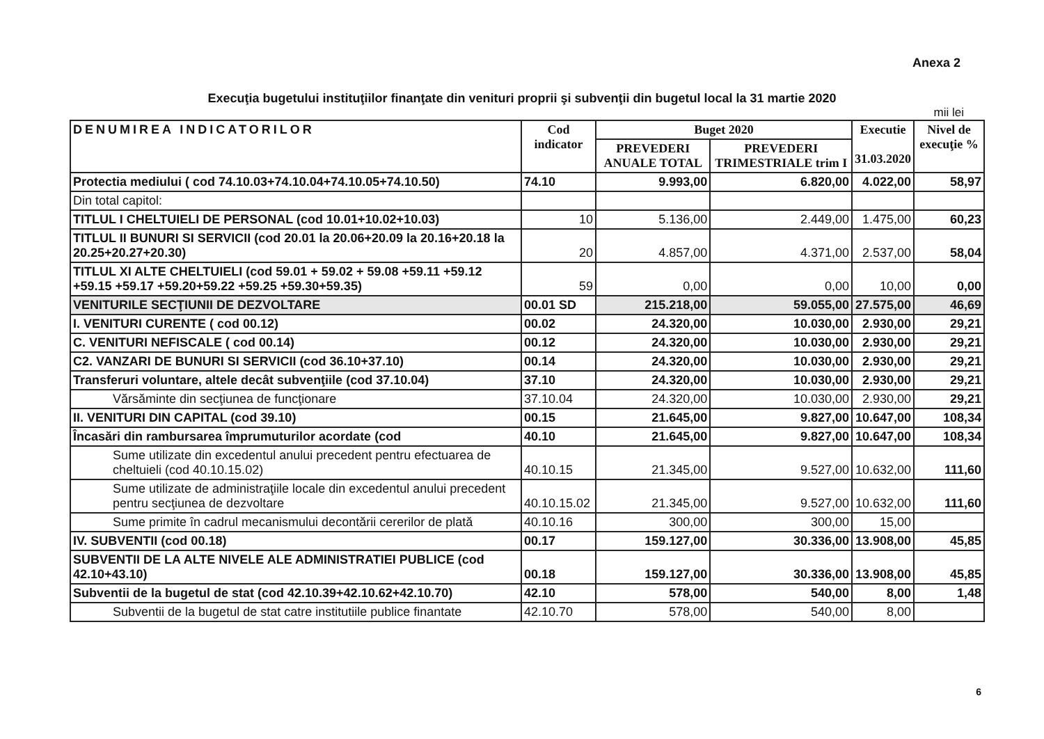Anexa 2
Execuţia bugetului instituţiilor finanţate din venituri proprii şi subvenţii din bugetul local la 31 martie 2020
mii lei
| DENUMIREA INDICATORILOR | Cod indicator | Buget 2020 | | Executie 31.03.2020 | Nivel de execuţie % |
| --- | --- | --- | --- | --- | --- |
| | | PREVEDERI ANUALE TOTAL | PREVEDERI TRIMESTRIALE trim I | | |
| Protectia mediului ( cod 74.10.03+74.10.04+74.10.05+74.10.50) | 74.10 | 9.993,00 | 6.820,00 | 4.022,00 | 58,97 |
| Din total capitol: | | | | | |
| TITLUL I CHELTUIELI DE PERSONAL (cod 10.01+10.02+10.03) | 10 | 5.136,00 | 2.449,00 | 1.475,00 | 60,23 |
| TITLUL II BUNURI SI SERVICII (cod 20.01 la 20.06+20.09 la 20.16+20.18 la 20.25+20.27+20.30) | 20 | 4.857,00 | 4.371,00 | 2.537,00 | 58,04 |
| TITLUL XI ALTE CHELTUIELI (cod 59.01 + 59.02 + 59.08 +59.11 +59.12 +59.15 +59.17 +59.20+59.22 +59.25 +59.30+59.35) | 59 | 0,00 | 0,00 | 10,00 | 0,00 |
| VENITURILE SECŢIUNII DE DEZVOLTARE | 00.01 SD | 215.218,00 | 59.055,00 | 27.575,00 | 46,69 |
| I. VENITURI CURENTE ( cod 00.12) | 00.02 | 24.320,00 | 10.030,00 | 2.930,00 | 29,21 |
| C. VENITURI NEFISCALE ( cod 00.14) | 00.12 | 24.320,00 | 10.030,00 | 2.930,00 | 29,21 |
| C2. VANZARI DE BUNURI SI SERVICII (cod 36.10+37.10) | 00.14 | 24.320,00 | 10.030,00 | 2.930,00 | 29,21 |
| Transferuri voluntare, altele decât subvenţiile (cod 37.10.04) | 37.10 | 24.320,00 | 10.030,00 | 2.930,00 | 29,21 |
| Vărsăminte din secţiunea de funcţionare | 37.10.04 | 24.320,00 | 10.030,00 | 2.930,00 | 29,21 |
| II. VENITURI DIN CAPITAL (cod 39.10) | 00.15 | 21.645,00 | 9.827,00 | 10.647,00 | 108,34 |
| Încasări din rambursarea împrumuturilor acordate (cod | 40.10 | 21.645,00 | 9.827,00 | 10.647,00 | 108,34 |
| Sume utilizate din excedentul anului precedent pentru efectuarea de cheltuieli (cod 40.10.15.02) | 40.10.15 | 21.345,00 | 9.527,00 | 10.632,00 | 111,60 |
| Sume utilizate de administraţiile locale din excedentul anului precedent pentru secţiunea de dezvoltare | 40.10.15.02 | 21.345,00 | 9.527,00 | 10.632,00 | 111,60 |
| Sume primite în cadrul mecanismului decontării cererilor de plată | 40.10.16 | 300,00 | 300,00 | 15,00 | |
| IV. SUBVENTII (cod 00.18) | 00.17 | 159.127,00 | 30.336,00 | 13.908,00 | 45,85 |
| SUBVENTII DE LA ALTE NIVELE ALE ADMINISTRATIEI PUBLICE (cod 42.10+43.10) | 00.18 | 159.127,00 | 30.336,00 | 13.908,00 | 45,85 |
| Subventii de la bugetul de stat (cod 42.10.39+42.10.62+42.10.70) | 42.10 | 578,00 | 540,00 | 8,00 | 1,48 |
| Subventii de la bugetul de stat catre institutiile publice finantate | 42.10.70 | 578,00 | 540,00 | 8,00 | |
6